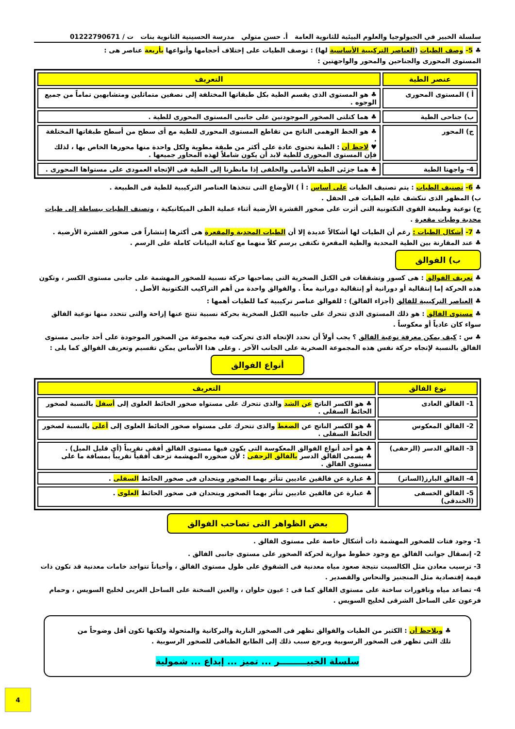سلسلة الخبير في الجيولوجيا والعلوم البيئية للثانوية العامة أ. حسن متولي مدرسة الحسينية الثانوية بنات ت / 01222790671
♣ 5- وصف الطيات (العناصر التركيبية الأساسية لها) : توصف الطيات على إختلاف أحجامها وأنواعها بأربعة عناصر هى :
المستوى المحورى والجناحين والمحور والواجهتين :
| عنصر الطية | التعريف |
| --- | --- |
| أ ) المستوى المحورى | ♣ هو المستوى الذى يقسم الطية بكل طبقاتها المختلفة إلى نصفين متماثلين ومتشابهين تماماً من جميع الوجوه . |
| ب) جناحى الطية | ♣ هما كتلتى الصخور الموجودتين على جانبى المستوى المحورى للطية . |
| ج) المحور | ♣ هو الخط الوهمى الناتج من تقاطع المستوى المحورى للطية مع أى سطح من أسطح طبقاتها المختلفة . ♥ لاحظ أن : الطية تحتوى عادة على أكثر من طبقة مطوية ولكل واحدة منها محورها الخاص بها ، لذلك فإن المستوى المحورى للطية لابد أن يكون شاملاً لهذه المحاور جميعها . |
| 4- واجهتا الطية | ♣ هما جزئى الطية الأمامى والخلفى إذا مانظرنا إلى الطية فى الإتجاه العمودى على مستواها المحورى . |
♣ 6- تصنيف الطيات : يتم تصنيف الطيات على أساس : أ ) الأوضاع التى تتخذها العناصر التركيبية للطية فى الطبيعة .
ب) المظهر الذى تنكشف عليه الطيات فى الحقل .
ج) نوعية وطبيعة القوى التكتونية التى أثرت على صخور القشرة الأرضية أثناء عملية الطى الميكانيكية ، وتصنف الطيات ببساطة إلى طيات محدبة وطيات مقعرة .
♣ 7- أشكال الطيات : رغم أن الطيات لها أشكالاً عديدة إلا أن الطيات المحدبة والمقعرة هى أكثرها إنتشاراً فى صخور القشرة الأرضية .
♣ عند المقارنة بين الطية المحدبة والطية المقعرة نكتفى برسم كلاً منهما مع كتابة البيانات كاملة على الرسم .
ب) الفوالق
♣ تعريف الفوالق : هى كسور وتشققات فى الكتل الصخرية التى يصاحبها حركة نسبية للصخور المهشمة على جانبى مستوى الكسر ، وتكون هذه الحركة إما إنتقالية أو دورانية أو إنتقالية دورانية معاً . والفوالق واحدة من أهم التراكيب التكتونية الأصل .
♣ العناصر التركيبية للفالق (أجزاء الفالق) : للفوالق عناصر تركيبية كما للطيات أهمها :
♣ مستوى الفالق : هو ذلك المستوى الذى تتحرك على جانبيه الكتل الصخرية بحركة نسبية تنتج عنها إزاحة والتى تتحدد منها نوعية الفالق سواء كان عادياً أو معكوساً .
♣ س : كيف يمكن معرفة نوعية الفالق ؟ يجب أولاً أن نحدد الإتجاه الذى تحركت فيه مجموعة من الصخور الموجودة على أحد جانبى مستوى الفالق بالنسبة لإتجاه حركة نفس هذه المجموعة الصخرية على الجانب الآخر . وعلى هذا الأساس يمكن تقسيم وتعريف الفوالق كما يلى :
أنواع الفوالق
| نوع الفالق | التعريف |
| --- | --- |
| 1- الفالق العادى | ♣ هو الكسر الناتج عن الشد والذى تتحرك على مستواه صخور الحائط العلوى إلى أسفل بالنسبة لصخور الحائط السفلى . |
| 2- الفالق المعكوس | ♣ هو الكسر الناتج عن الضغط والذى تتحرك على مستواه صخور الحائط العلوى إلى أعلى بالنسبة لصخور الحائط السفلى . |
| 3- الفالق الدسر (الزحفى) | ♣ هو أحد أنواع الفوالق المعكوسة التى يكون فيها مستوى الفالق أفقى تقريباً (أى قليل الميل) . ♣ يسمى الفالق الدسر بالفالق الزحفى : لأن صخوره المهشمة تزحف أفقياً تقريباً بمسافة ما على مستوى الفالق . |
| 4- الفالق البارز(الساتر) | ♣ عبارة عن فالقين عاديين تتأثر بهما الصخور ويتحدان فى صخور الحائط السفلى . |
| 5- الفالق الخسفى (الخندقى) | ♣ عبارة عن فالقين عاديين تتأثر بهما الصخور ويتحدان فى صخور الحائط العلوى . |
بعض الظواهر التى تصاحب الفوالق
1- وجود فتات للصخور المهشمة ذات أشكال خاصة على مستوى الفالق .
2- إنصقال جوانب الفالق مع وجود خطوط موازية لحركة الصخور على مستوى جانبى الفالق .
3- ترسيب معادن مثل الكالسيت نتيجة صعود مياه معدنية فى الشقوق على طول مستوى الفالق ، وأحياناً تتواجد خامات معدنية قد تكون ذات قيمة إقتصادية مثل المنجنيز والنحاس والقصدير .
4- تصاعد مياه ونافورات ساخنة على مستوى الفالق كما فى : عيون حلوان ، والعين السخنة على الساحل الغربى لخليج السويس ، وحمام فرعون على الساحل الشرقى لخليج السويس .
♣ ويلاحظ أن : الكثير من الطيات والفوالق تظهر فى الصخور النارية والبركانية والمتحولة ولكنها تكون أقل وضوحاً من تلك التى تظهر فى الصخور الرسوبية ويرجع سبب ذلك إلى الطابع الطباقى للصخور الرسوبية .
سلسلة الخبيـــــــــر ... تميز ... إبداع ... شمولية
4